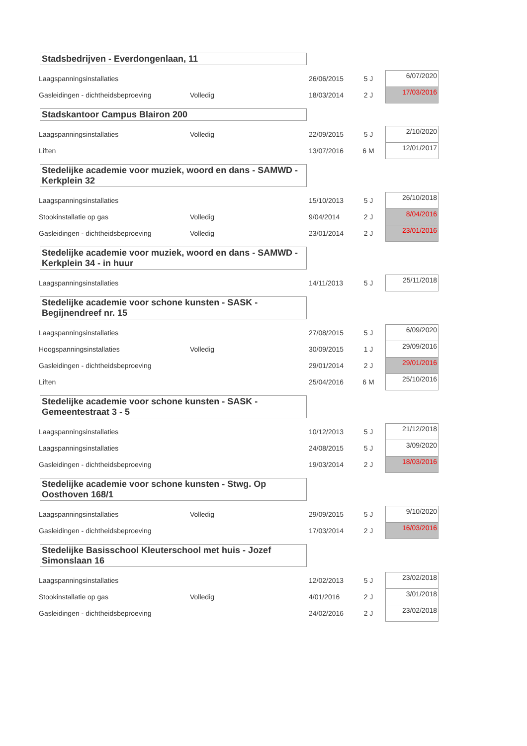Stadsbedrijven - Everdongenlaan, 11
| Laagspanningsinstallaties | | 26/06/2015 | 5 J | | 6/07/2020 |
| Gasleidingen - dichtheidsbeproeving | Volledig | 18/03/2014 | 2 J | | 17/03/2016 |
Stadskantoor Campus Blairon 200
| Laagspanningsinstallaties | Volledig | 22/09/2015 | 5 J | | 2/10/2020 |
| Liften | | 13/07/2016 | 6 M | | 12/01/2017 |
Stedelijke academie voor muziek, woord en dans - SAMWD - Kerkplein 32
| Laagspanningsinstallaties | | 15/10/2013 | 5 J | | 26/10/2018 |
| Stookinstallatie op gas | Volledig | 9/04/2014 | 2 J | | 8/04/2016 |
| Gasleidingen - dichtheidsbeproeving | Volledig | 23/01/2014 | 2 J | | 23/01/2016 |
Stedelijke academie voor muziek, woord en dans - SAMWD - Kerkplein 34 - in huur
| Laagspanningsinstallaties | | 14/11/2013 | 5 J | | 25/11/2018 |
Stedelijke academie voor schone kunsten - SASK - Begijnendreef nr. 15
| Laagspanningsinstallaties | | 27/08/2015 | 5 J | | 6/09/2020 |
| Hoogspanningsinstallaties | Volledig | 30/09/2015 | 1 J | | 29/09/2016 |
| Gasleidingen - dichtheidsbeproeving | | 29/01/2014 | 2 J | | 29/01/2016 |
| Liften | | 25/04/2016 | 6 M | | 25/10/2016 |
Stedelijke academie voor schone kunsten - SASK - Gemeentestraat 3 - 5
| Laagspanningsinstallaties | | 10/12/2013 | 5 J | | 21/12/2018 |
| Laagspanningsinstallaties | | 24/08/2015 | 5 J | | 3/09/2020 |
| Gasleidingen - dichtheidsbeproeving | | 19/03/2014 | 2 J | | 18/03/2016 |
Stedelijke academie voor schone kunsten - Stwg. Op Oosthoven 168/1
| Laagspanningsinstallaties | Volledig | 29/09/2015 | 5 J | | 9/10/2020 |
| Gasleidingen - dichtheidsbeproeving | | 17/03/2014 | 2 J | | 16/03/2016 |
Stedelijke Basisschool Kleuterschool met huis - Jozef Simonslaan 16
| Laagspanningsinstallaties | | 12/02/2013 | 5 J | | 23/02/2018 |
| Stookinstallatie op gas | Volledig | 4/01/2016 | 2 J | | 3/01/2018 |
| Gasleidingen - dichtheidsbeproeving | | 24/02/2016 | 2 J | | 23/02/2018 |